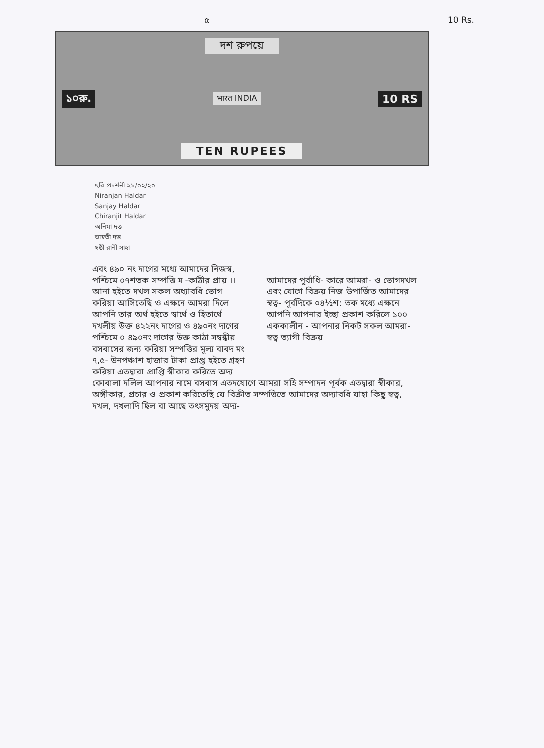৫ 10 Rs.
দশ রুপয়ে
১০রু. भारत INDIA 10 RS
TEN RUPEES
ছবি প্রদর্শনী ২১/০২/২০
Niranjan Haldar
Sanjay Haldar
Chiranjit Haldar
অনিমা দত্ত
ভাস্বতী দত্ত
ষষ্ঠী রানী সাহা
এবং ৪৯০ নং দাগের মধ্যে আমাদের নিজস্ব,
পশ্চিমে ০৭শতক সম্পত্তি ম -কাঠীর প্রায় ।। আনা হইতে দখল সকল অধ্যাবধি ভোগ করিয়া আসিতেছি ও এক্ষনে আমরা দিলে আপনি তার অর্থ হইতে স্বার্থে ও হিতার্থে দখলীয় উক্ত ৪২২নং দাগের ও ৪৯০নং দাগের পশ্চিমে ০ ৪৯০নং দাগের উক্ত কাঠা সম্বন্ধীয় বসবাসের জন্য করিয়া সম্পত্তির মূল্য বাবদ মং ৭,৫- উনপঞ্চাশ হাজার টাকা প্রাপ্ত হইতে গ্রহণ করিয়া এতদ্বারা প্রাপ্তি স্বীকার করিতে অদ্য
আমাদের পূর্বাধি- কারে আমরা- ও ভোগদখল এবং যোগে বিক্রয় নিজ উপার্জিত আমাদের স্বত্ব- পূর্বদিকে ০৪½শ: তক মধ্যে এক্ষনে আপনি আপনার ইচ্ছা প্রকাশ করিলে ১০০ এককালীন - আপনার নিকট সকল আমরা- স্বত্ব ত্যাগী বিক্রয়
কোবালা দলিল আপনার নামে বসবাস এতদযোগে আমরা সহি সম্পাদন পূর্বক এতদ্বারা স্বীকার, অঙ্গীকার, প্রচার ও প্রকাশ করিতেছি যে বিক্রীত সম্পত্তিতে আমাদের অদ্যাবধি যাহা কিছু স্বত্ব, দখল, দখলাদি ছিল বা আছে তৎসমুদয় অদ্য-